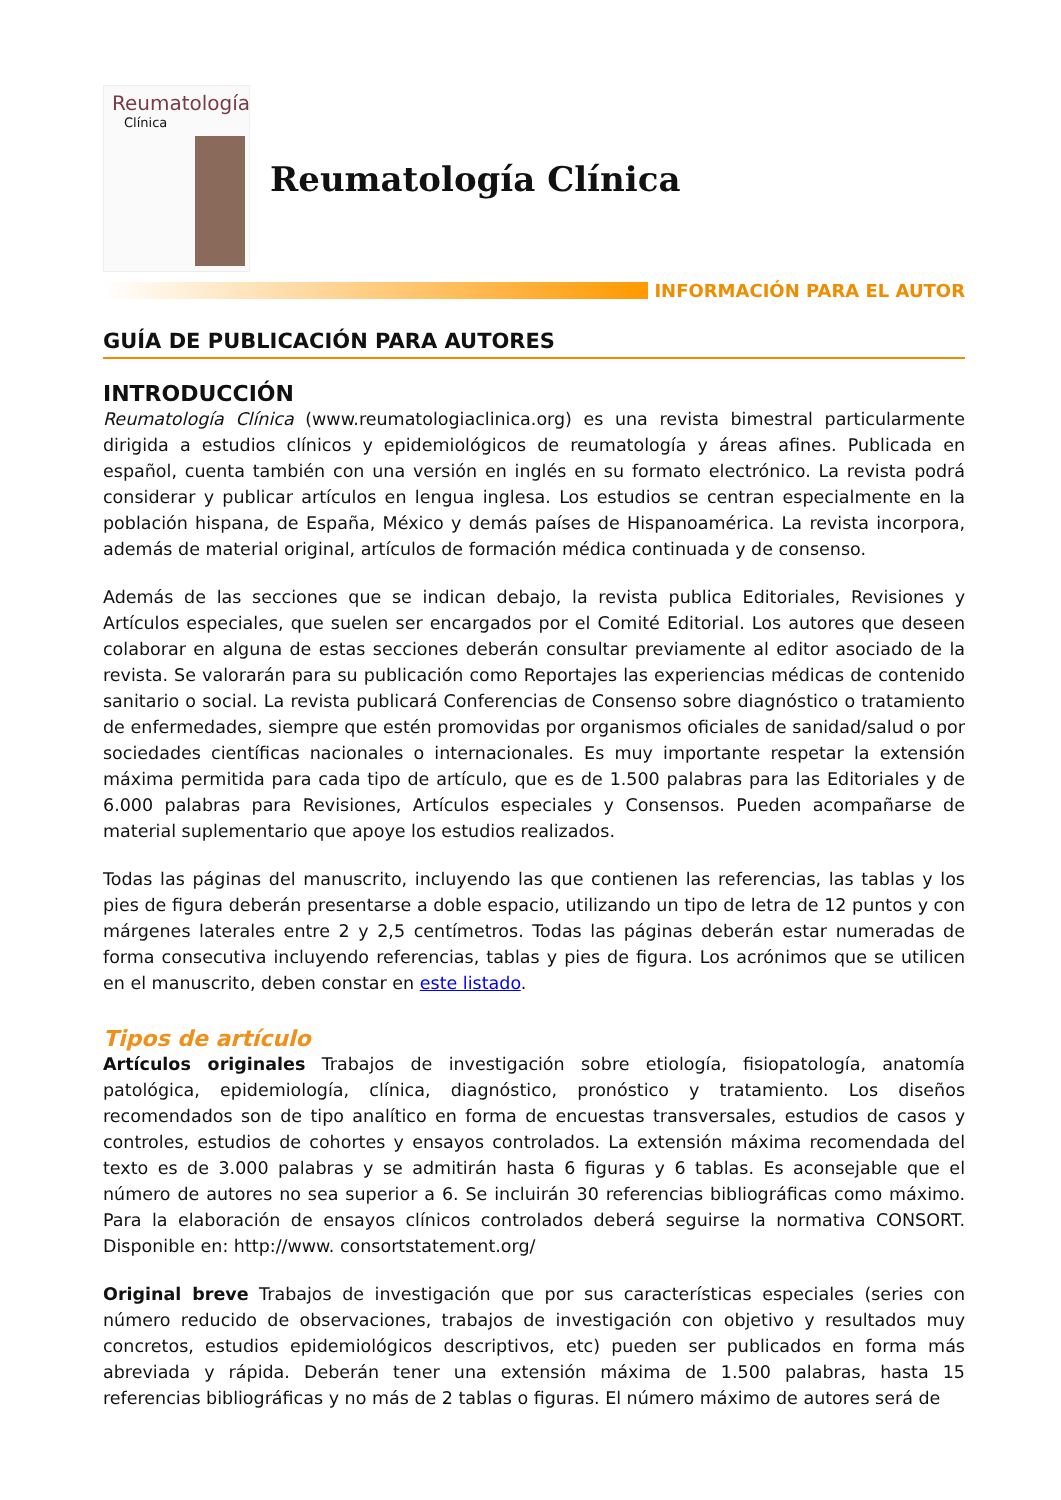Reumatología
Clínica
Reumatología Clínica
INFORMACIÓN PARA EL AUTOR
GUÍA DE PUBLICACIÓN PARA AUTORES
INTRODUCCIÓN
Reumatología Clínica (www.reumatologiaclinica.org) es una revista bimestral particularmente dirigida a estudios clínicos y epidemiológicos de reumatología y áreas afines. Publicada en español, cuenta también con una versión en inglés en su formato electrónico. La revista podrá considerar y publicar artículos en lengua inglesa. Los estudios se centran especialmente en la población hispana, de España, México y demás países de Hispanoamérica. La revista incorpora, además de material original, artículos de formación médica continuada y de consenso.
Además de las secciones que se indican debajo, la revista publica Editoriales, Revisiones y Artículos especiales, que suelen ser encargados por el Comité Editorial. Los autores que deseen colaborar en alguna de estas secciones deberán consultar previamente al editor asociado de la revista. Se valorarán para su publicación como Reportajes las experiencias médicas de contenido sanitario o social. La revista publicará Conferencias de Consenso sobre diagnóstico o tratamiento de enfermedades, siempre que estén promovidas por organismos oficiales de sanidad/salud o por sociedades científicas nacionales o internacionales. Es muy importante respetar la extensión máxima permitida para cada tipo de artículo, que es de 1.500 palabras para las Editoriales y de 6.000 palabras para Revisiones, Artículos especiales y Consensos. Pueden acompañarse de material suplementario que apoye los estudios realizados.
Todas las páginas del manuscrito, incluyendo las que contienen las referencias, las tablas y los pies de figura deberán presentarse a doble espacio, utilizando un tipo de letra de 12 puntos y con márgenes laterales entre 2 y 2,5 centímetros. Todas las páginas deberán estar numeradas de forma consecutiva incluyendo referencias, tablas y pies de figura. Los acrónimos que se utilicen en el manuscrito, deben constar en este listado.
Tipos de artículo
Artículos originales Trabajos de investigación sobre etiología, fisiopatología, anatomía patológica, epidemiología, clínica, diagnóstico, pronóstico y tratamiento. Los diseños recomendados son de tipo analítico en forma de encuestas transversales, estudios de casos y controles, estudios de cohortes y ensayos controlados. La extensión máxima recomendada del texto es de 3.000 palabras y se admitirán hasta 6 figuras y 6 tablas. Es aconsejable que el número de autores no sea superior a 6. Se incluirán 30 referencias bibliográficas como máximo. Para la elaboración de ensayos clínicos controlados deberá seguirse la normativa CONSORT. Disponible en: http://www. consortstatement.org/
Original breve Trabajos de investigación que por sus características especiales (series con número reducido de observaciones, trabajos de investigación con objetivo y resultados muy concretos, estudios epidemiológicos descriptivos, etc) pueden ser publicados en forma más abreviada y rápida. Deberán tener una extensión máxima de 1.500 palabras, hasta 15 referencias bibliográficas y no más de 2 tablas o figuras. El número máximo de autores será de